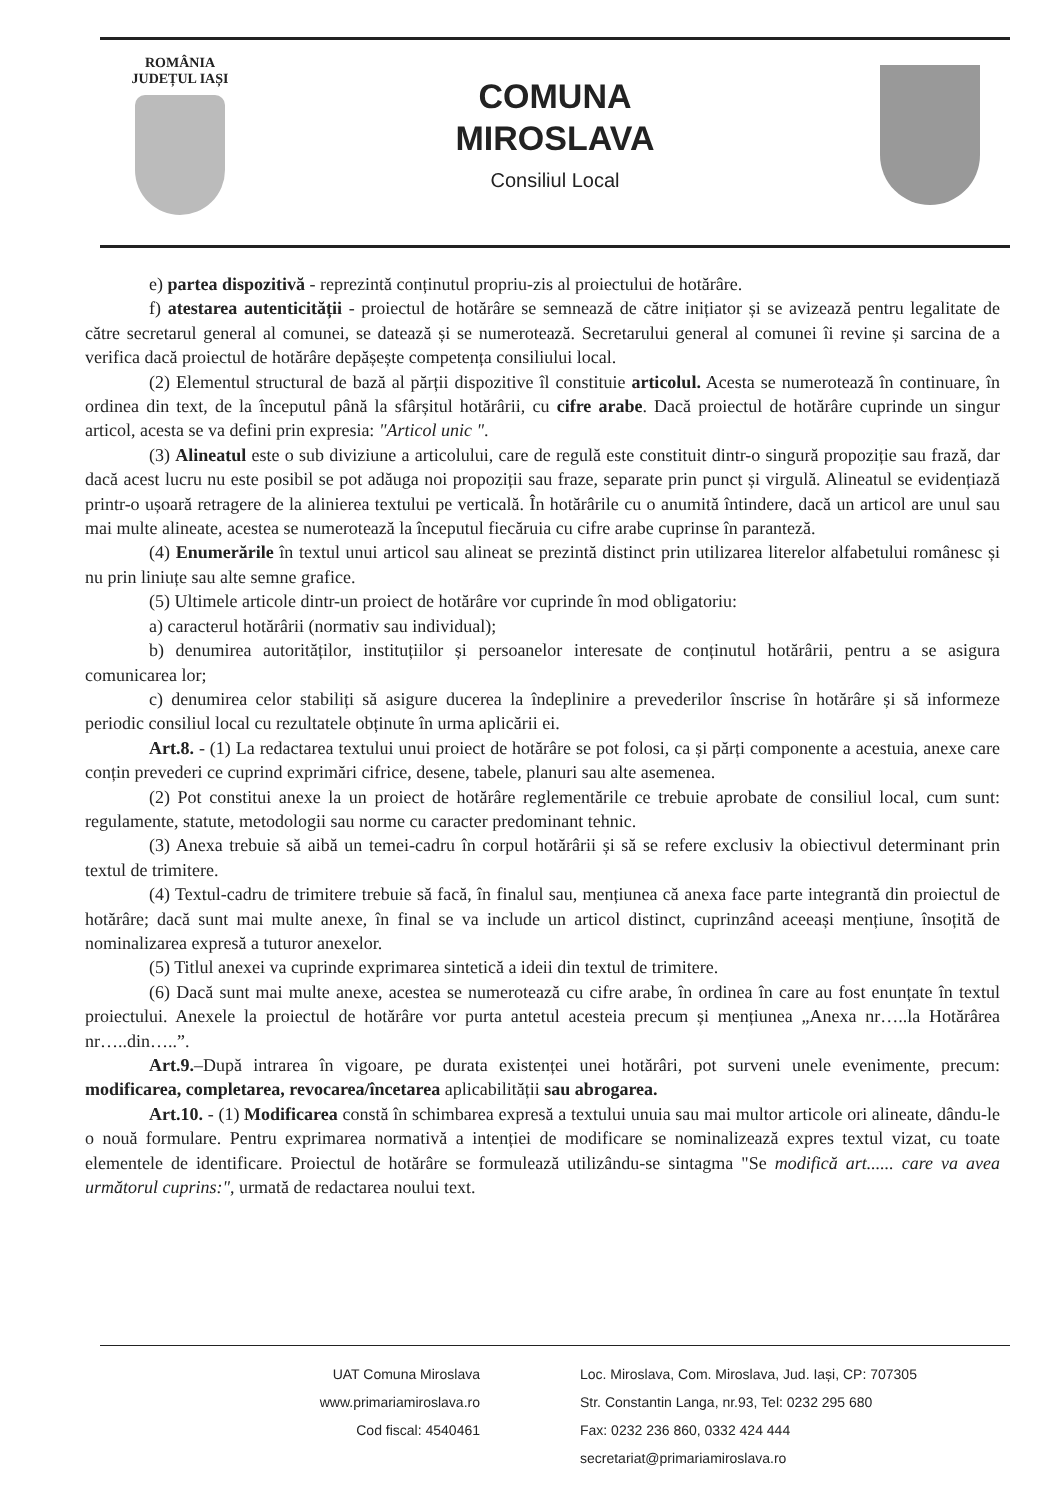ROMÂNIA
JUDEȚUL IAȘI
COMUNA
MIROSLAVA
Consiliul Local
e) partea dispozitivă - reprezintă conținutul propriu-zis al proiectului de hotărâre.
f) atestarea autenticității - proiectul de hotărâre se semnează de către inițiator și se avizează pentru legalitate de către secretarul general al comunei, se datează și se numerotează. Secretarului general al comunei îi revine și sarcina de a verifica dacă proiectul de hotărâre depășește competența consiliului local.
(2) Elementul structural de bază al părții dispozitive îl constituie articolul. Acesta se numerotează în continuare, în ordinea din text, de la începutul până la sfârșitul hotărârii, cu cifre arabe. Dacă proiectul de hotărâre cuprinde un singur articol, acesta se va defini prin expresia: "Articol unic ".
(3) Alineatul este o sub diviziune a articolului, care de regulă este constituit dintr-o singură propoziție sau frază, dar dacă acest lucru nu este posibil se pot adăuga noi propoziții sau fraze, separate prin punct și virgulă. Alineatul se evidențiază printr-o ușoară retragere de la alinierea textului pe verticală. În hotărârile cu o anumită întindere, dacă un articol are unul sau mai multe alineate, acestea se numerotează la începutul fiecăruia cu cifre arabe cuprinse în paranteză.
(4) Enumerările în textul unui articol sau alineat se prezintă distinct prin utilizarea literelor alfabetului românesc și nu prin liniuțe sau alte semne grafice.
(5) Ultimele articole dintr-un proiect de hotărâre vor cuprinde în mod obligatoriu:
a) caracterul hotărârii (normativ sau individual);
b) denumirea autorităților, instituțiilor și persoanelor interesate de conținutul hotărârii, pentru a se asigura comunicarea lor;
c) denumirea celor stabiliți să asigure ducerea la îndeplinire a prevederilor înscrise în hotărâre și să informeze periodic consiliul local cu rezultatele obținute în urma aplicării ei.
Art.8. - (1) La redactarea textului unui proiect de hotărâre se pot folosi, ca și părți componente a acestuia, anexe care conțin prevederi ce cuprind exprimări cifrice, desene, tabele, planuri sau alte asemenea.
(2) Pot constitui anexe la un proiect de hotărâre reglementările ce trebuie aprobate de consiliul local, cum sunt: regulamente, statute, metodologii sau norme cu caracter predominant tehnic.
(3) Anexa trebuie să aibă un temei-cadru în corpul hotărârii și să se refere exclusiv la obiectivul determinant prin textul de trimitere.
(4) Textul-cadru de trimitere trebuie să facă, în finalul sau, mențiunea că anexa face parte integrantă din proiectul de hotărâre; dacă sunt mai multe anexe, în final se va include un articol distinct, cuprinzând aceeași mențiune, însoțită de nominalizarea expresă a tuturor anexelor.
(5) Titlul anexei va cuprinde exprimarea sintetică a ideii din textul de trimitere.
(6) Dacă sunt mai multe anexe, acestea se numerotează cu cifre arabe, în ordinea în care au fost enunțate în textul proiectului. Anexele la proiectul de hotărâre vor purta antetul acesteia precum și mențiunea „Anexa nr…..la Hotărârea nr…..din…..”.
Art.9.–După intrarea în vigoare, pe durata existenței unei hotărâri, pot surveni unele evenimente, precum: modificarea, completarea, revocarea/încetarea aplicabilității sau abrogarea.
Art.10. - (1) Modificarea constă în schimbarea expresă a textului unuia sau mai multor articole ori alineate, dându-le o nouă formulare. Pentru exprimarea normativă a intenției de modificare se nominalizează expres textul vizat, cu toate elementele de identificare. Proiectul de hotărâre se formulează utilizându-se sintagma "Se modifică art...... care va avea următorul cuprins:", urmată de redactarea noului text.
UAT Comuna Miroslava
www.primariamiroslava.ro
Cod fiscal: 4540461
Loc. Miroslava, Com. Miroslava, Jud. Iași, CP: 707305
Str. Constantin Langa, nr.93, Tel: 0232 295 680
Fax: 0232 236 860, 0332 424 444
secretariat@primariamiroslava.ro